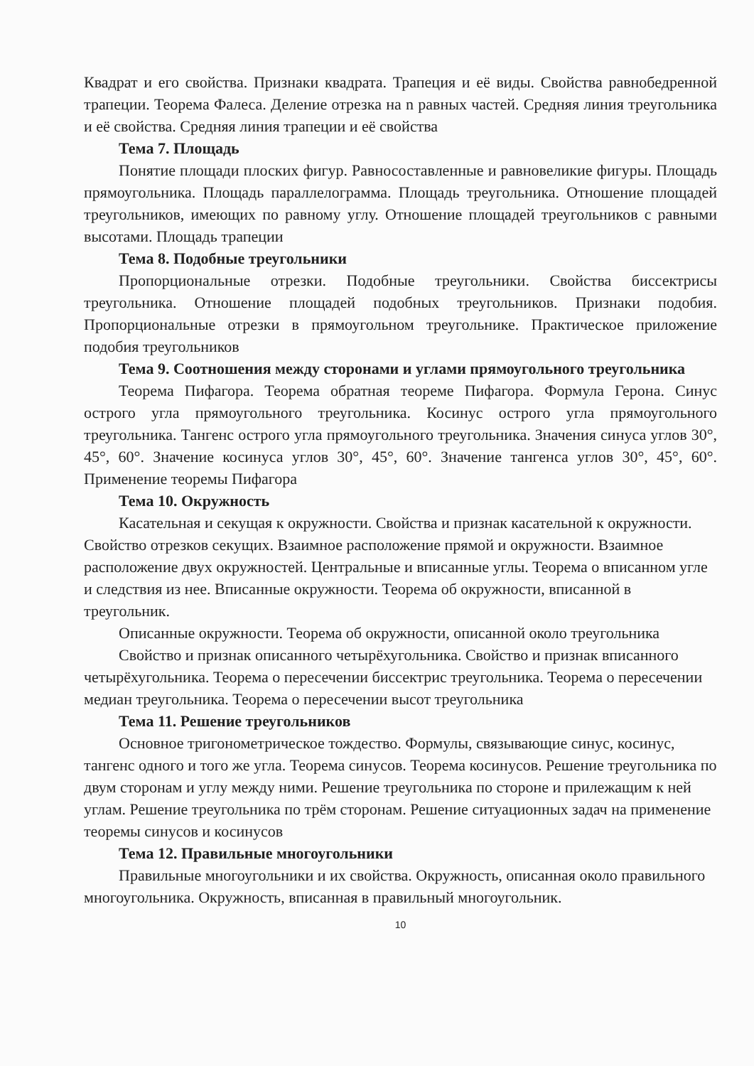Квадрат и его свойства. Признаки квадрата. Трапеция и её виды. Свойства равнобедренной трапеции. Теорема Фалеса. Деление отрезка на n равных частей. Средняя линия треугольника и её свойства. Средняя линия трапеции и её свойства
Тема 7. Площадь
Понятие площади плоских фигур. Равносоставленные и равновеликие фигуры. Площадь прямоугольника. Площадь параллелограмма. Площадь треугольника. Отношение площадей треугольников, имеющих по равному углу. Отношение площадей треугольников с равными высотами. Площадь трапеции
Тема 8. Подобные треугольники
Пропорциональные отрезки. Подобные треугольники. Свойства биссектрисы треугольника. Отношение площадей подобных треугольников. Признаки подобия. Пропорциональные отрезки в прямоугольном треугольнике. Практическое приложение подобия треугольников
Тема 9. Соотношения между сторонами и углами прямоугольного треугольника
Теорема Пифагора. Теорема обратная теореме Пифагора. Формула Герона. Синус острого угла прямоугольного треугольника. Косинус острого угла прямоугольного треугольника. Тангенс острого угла прямоугольного треугольника. Значения синуса углов 30°, 45°, 60°. Значение косинуса углов 30°, 45°, 60°. Значение тангенса углов 30°, 45°, 60°. Применение теоремы Пифагора
Тема 10. Окружность
Касательная и секущая к окружности. Свойства и признак касательной к окружности. Свойство отрезков секущих. Взаимное расположение прямой и окружности. Взаимное расположение двух окружностей. Центральные и вписанные углы. Теорема о вписанном угле и следствия из нее. Вписанные окружности. Теорема об окружности, вписанной в треугольник.
Описанные окружности. Теорема об окружности, описанной около треугольника
Свойство и признак описанного четырёхугольника. Свойство и признак вписанного четырёхугольника. Теорема о пересечении биссектрис треугольника. Теорема о пересечении медиан треугольника. Теорема о пересечении высот треугольника
Тема 11. Решение треугольников
Основное тригонометрическое тождество. Формулы, связывающие синус, косинус, тангенс одного и того же угла. Теорема синусов. Теорема косинусов. Решение треугольника по двум сторонам и углу между ними. Решение треугольника по стороне и прилежащим к ней углам. Решение треугольника по трём сторонам. Решение ситуационных задач на применение теоремы синусов и косинусов
Тема 12. Правильные многоугольники
Правильные многоугольники и их свойства. Окружность, описанная около правильного многоугольника. Окружность, вписанная в правильный многоугольник.
10